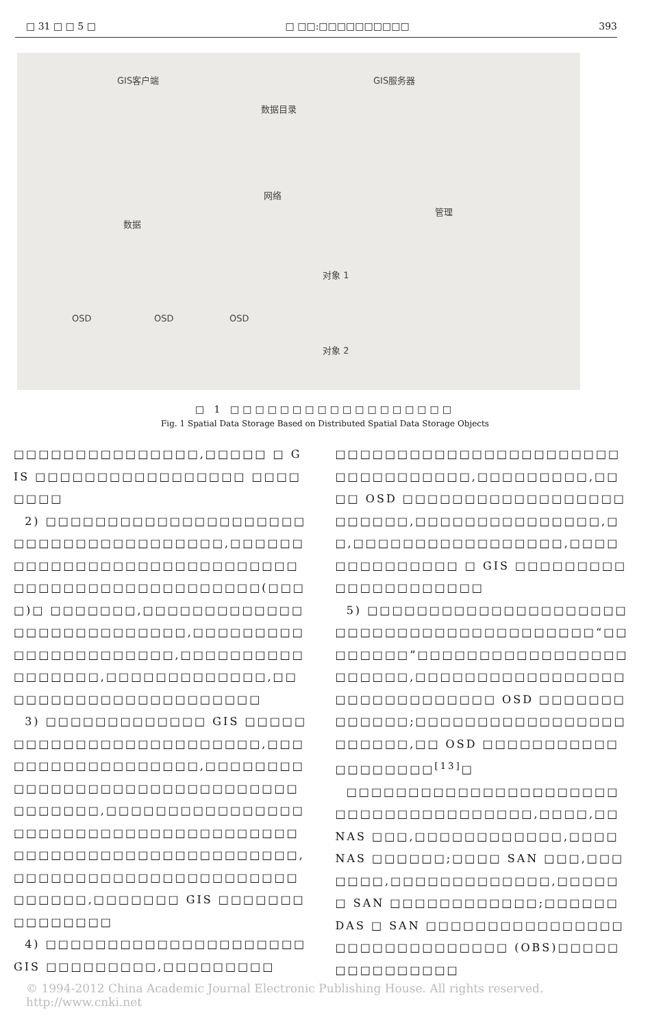□ 31 □ □ 5 □ □ □□:□□□□□□□□□□ 393
GIS客户端
数据目录
GIS服务器
网络
数据
管理
OSD OSD OSD
对象 1
对象 2
□ 1 □□□□□□□□□□□□□□□□□□
Fig. 1 Spatial Data Storage Based on Distributed Spatial Data Storage Objects
□□□□□□□□□□□□□□□,□□□□□ □ GIS □□□□□□□□□□□□□□□□□ □□□□□□□□
2) □□□□□□□□□□□□□□□□□□□□□□□□□□□□□□□□□□□□□□,□□□□□□□□□□□□□□□□□□□□□□□□□□□□□□□□□□□□□□□□□□□□□□□□□(□□□□)□ □□□□□□□,□□□□□□□□□□□□□□□□□□□□□□□□□□□,□□□□□□□□□□□□□□□□□□□□□□,□□□□□□□□□□□□□□□□□,□□□□□□□□□□□□□,□□□□□□□□□□□□□□□□□□□□□□
3) □□□□□□□□□□□□□ GIS □□□□□□□□□□□□□□□□□□□□□□□□□,□□□□□□□□□□□□□□□□□□,□□□□□□□□□□□□□□□□□□□□□□□□□□□□□□□□□□□□□□,□□□□□□□□□□□□□□□□□□□□□□□□□□□□□□□□□□□□□□□□□□□□□□□□□□□□□□□□□□□□□□,□□□□□□□□□□□□□□□□□□□□□□□□□□□□□,□□□□□□□ GIS □□□□□□□□□□□□□□□
4) □□□□□□□□□□□□□□□□□□□□□ GIS □□□□□□□□□,□□□□□□□□□
□□□□□□□□□□□□□□□□□□□□□□□□□□□□□□□□□□,□□□□□□□□□,□□□□ OSD □□□□□□□□□□□□□□□□□□□□□□□□,□□□□□□□□□□□□□□□,□□,□□□□□□□□□□□□□□□□□,□□□□□□□□□□□□□□ □ GIS □□□□□□□□□□□□□□□□□□□□□
5) □□□□□□□□□□□□□□□□□□□□□□□□□□□□□□□□□□□□□□□□□□“□□□□□□□□”□□□□□□□□□□□□□□□□□□□□□□□,□□□□□□□□□□□□□□□□□□□□□□□□□□□□□□ OSD □□□□□□□□□□□□□;□□□□□□□□□□□□□□□□□□□□□□□,□□ OSD □□□□□□□□□□□□□□□□□□□<sup>[13]</sup>□
□□□□□□□□□□□□□□□□□□□□□□□□□□□□□□□□□□□□□□,□□□□,□□ NAS □□□,□□□□□□□□□□□□,□□□□ NAS □□□□□□;□□□□ SAN □□□,□□□□□□□,□□□□□□□□□□□□□,□□□□□□ SAN □□□□□□□□□□□□;□□□□□□ DAS □ SAN □□□□□□□□□□□□□□□□□□□□□□□□□□□□□□ (OBS)□□□□□□□□□□□□□□□
© 1994-2012 China Academic Journal Electronic Publishing House. All rights reserved. http://www.cnki.net